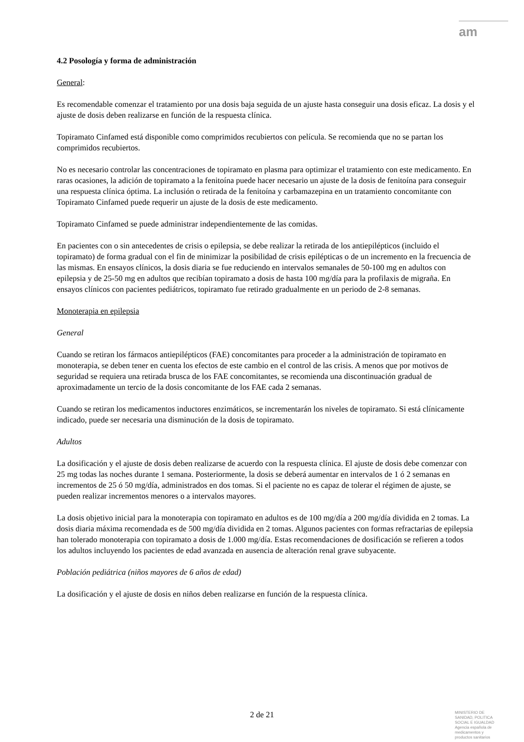am
4.2 Posología y forma de administración
General:
Es recomendable comenzar el tratamiento por una dosis baja seguida de un ajuste hasta conseguir una dosis eficaz. La dosis y el ajuste de dosis deben realizarse en función de la respuesta clínica.
Topiramato Cinfamed está disponible como comprimidos recubiertos con película. Se recomienda que no se partan los comprimidos recubiertos.
No es necesario controlar las concentraciones de topiramato en plasma para optimizar el tratamiento con este medicamento. En raras ocasiones, la adición de topiramato a la fenitoína puede hacer necesario un ajuste de la dosis de fenitoína para conseguir una respuesta clínica óptima. La inclusión o retirada de la fenitoína y carbamazepina en un tratamiento concomitante con Topiramato Cinfamed puede requerir un ajuste de la dosis de este medicamento.
Topiramato Cinfamed se puede administrar independientemente de las comidas.
En pacientes con o sin antecedentes de crisis o epilepsia, se debe realizar la retirada de los antiepilépticos (incluido el topiramato) de forma gradual con el fin de minimizar la posibilidad de crisis epilépticas o de un incremento en la frecuencia de las mismas. En ensayos clínicos, la dosis diaria se fue reduciendo en intervalos semanales de 50-100 mg en adultos con epilepsia y de 25-50 mg en adultos que recibían topiramato a dosis de hasta 100 mg/día para la profilaxis de migraña. En ensayos clínicos con pacientes pediátricos, topiramato fue retirado gradualmente en un periodo de 2-8 semanas.
Monoterapia en epilepsia
General
Cuando se retiran los fármacos antiepilépticos (FAE) concomitantes para proceder a la administración de topiramato en monoterapia, se deben tener en cuenta los efectos de este cambio en el control de las crisis. A menos que por motivos de seguridad se requiera una retirada brusca de los FAE concomitantes, se recomienda una discontinuación gradual de aproximadamente un tercio de la dosis concomitante de los FAE cada 2 semanas.
Cuando se retiran los medicamentos inductores enzimáticos, se incrementarán los niveles de topiramato. Si está clínicamente indicado, puede ser necesaria una disminución de la dosis de topiramato.
Adultos
La dosificación y el ajuste de dosis deben realizarse de acuerdo con la respuesta clínica. El ajuste de dosis debe comenzar con 25 mg todas las noches durante 1 semana. Posteriormente, la dosis se deberá aumentar en intervalos de 1 ó 2 semanas en incrementos de 25 ó 50 mg/día, administrados en dos tomas. Si el paciente no es capaz de tolerar el régimen de ajuste, se pueden realizar incrementos menores o a intervalos mayores.
La dosis objetivo inicial para la monoterapia con topiramato en adultos es de 100 mg/día a 200 mg/día dividida en 2 tomas. La dosis diaria máxima recomendada es de 500 mg/día dividida en 2 tomas. Algunos pacientes con formas refractarias de epilepsia han tolerado monoterapia con topiramato a dosis de 1.000 mg/día. Estas recomendaciones de dosificación se refieren a todos los adultos incluyendo los pacientes de edad avanzada en ausencia de alteración renal grave subyacente.
Población pediátrica (niños mayores de 6 años de edad)
La dosificación y el ajuste de dosis en niños deben realizarse en función de la respuesta clínica.
2 de 21
MINISTERIO DE
SANIDAD, POLITICA
SOCIAL E IGUALDAD
Agencia española de
medicamentos y
productos sanitarios